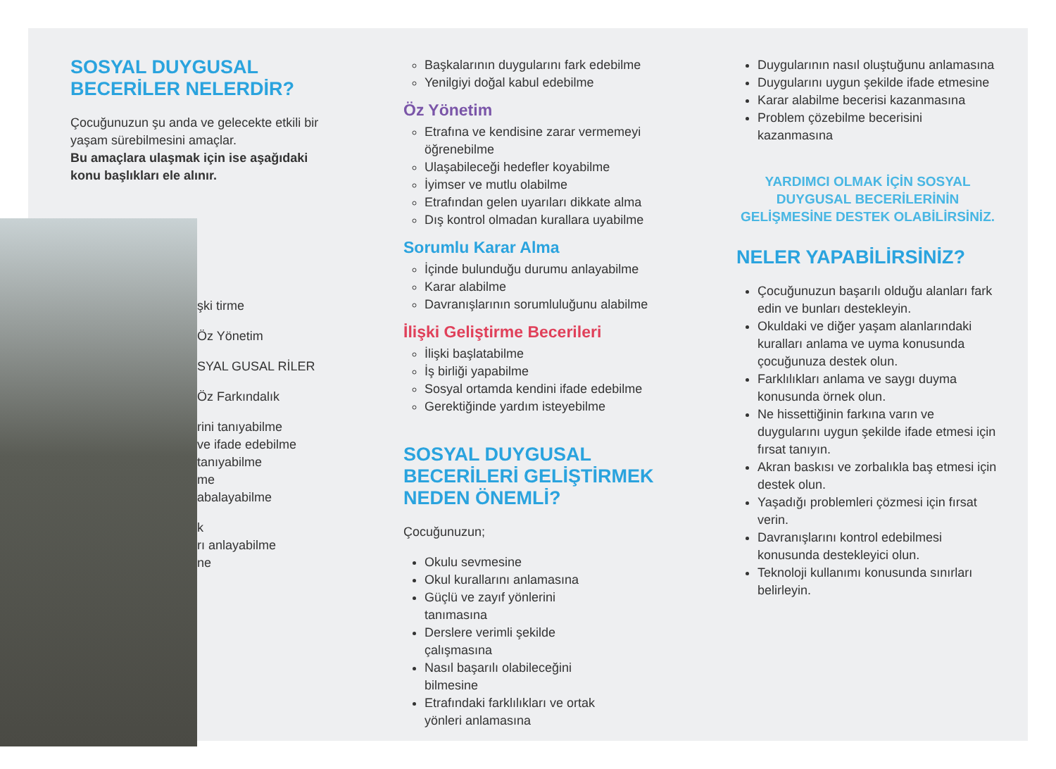SOSYAL DUYGUSAL
BECERİLER NELERDİR?
Çocuğunuzun şu anda ve gelecekte etkili bir yaşam sürebilmesini amaçlar.
Bu amaçlara ulaşmak için ise aşağıdaki konu başlıkları ele alınır.
şki tirme
Öz Yönetim
SYAL GUSAL RİLER
Öz Farkındalık
rini tanıyabilme
ve ifade edebilme
tanıyabilme
me
abalayabilme
k
rı anlayabilme
ne
Başkalarının duygularını fark edebilme
Yenilgiyi doğal kabul edebilme
Öz Yönetim
Etrafına ve kendisine zarar vermemeyi öğrenebilme
Ulaşabileceği hedefler koyabilme
İyimser ve mutlu olabilme
Etrafından gelen uyarıları dikkate alma
Dış kontrol olmadan kurallara uyabilme
Sorumlu Karar Alma
İçinde bulunduğu durumu anlayabilme
Karar alabilme
Davranışlarının sorumluluğunu alabilme
İlişki Geliştirme Becerileri
İlişki başlatabilme
İş birliği yapabilme
Sosyal ortamda kendini ifade edebilme
Gerektiğinde yardım isteyebilme
SOSYAL DUYGUSAL BECERİLERİ GELİŞTİRMEK NEDEN ÖNEMLİ?
Çocuğunuzun;
Okulu sevmesine
Okul kurallarını anlamasına
Güçlü ve zayıf yönlerini tanımasına
Derslere verimli şekilde çalışmasına
Nasıl başarılı olabileceğini bilmesine
Etrafındaki farklılıkları ve ortak yönleri anlamasına
Duygularının nasıl oluştuğunu anlamasına
Duygularını uygun şekilde ifade etmesine
Karar alabilme becerisi kazanmasına
Problem çözebilme becerisini kazanmasına
YARDIMCI OLMAK İÇİN SOSYAL DUYGUSAL BECERİLERİNİN GELİŞMESİNE DESTEK OLABİLİRSİNİZ.
NELER YAPABİLİRSİNİZ?
Çocuğunuzun başarılı olduğu alanları fark edin ve bunları destekleyin.
Okuldaki ve diğer yaşam alanlarındaki kuralları anlama ve uyma konusunda çocuğunuza destek olun.
Farklılıkları anlama ve saygı duyma konusunda örnek olun.
Ne hissettiğinin farkına varın ve duygularını uygun şekilde ifade etmesi için fırsat tanıyın.
Akran baskısı ve zorbalıkla baş etmesi için destek olun.
Yaşadığı problemleri çözmesi için fırsat verin.
Davranışlarını kontrol edebilmesi konusunda destekleyici olun.
Teknoloji kullanımı konusunda sınırları belirleyin.